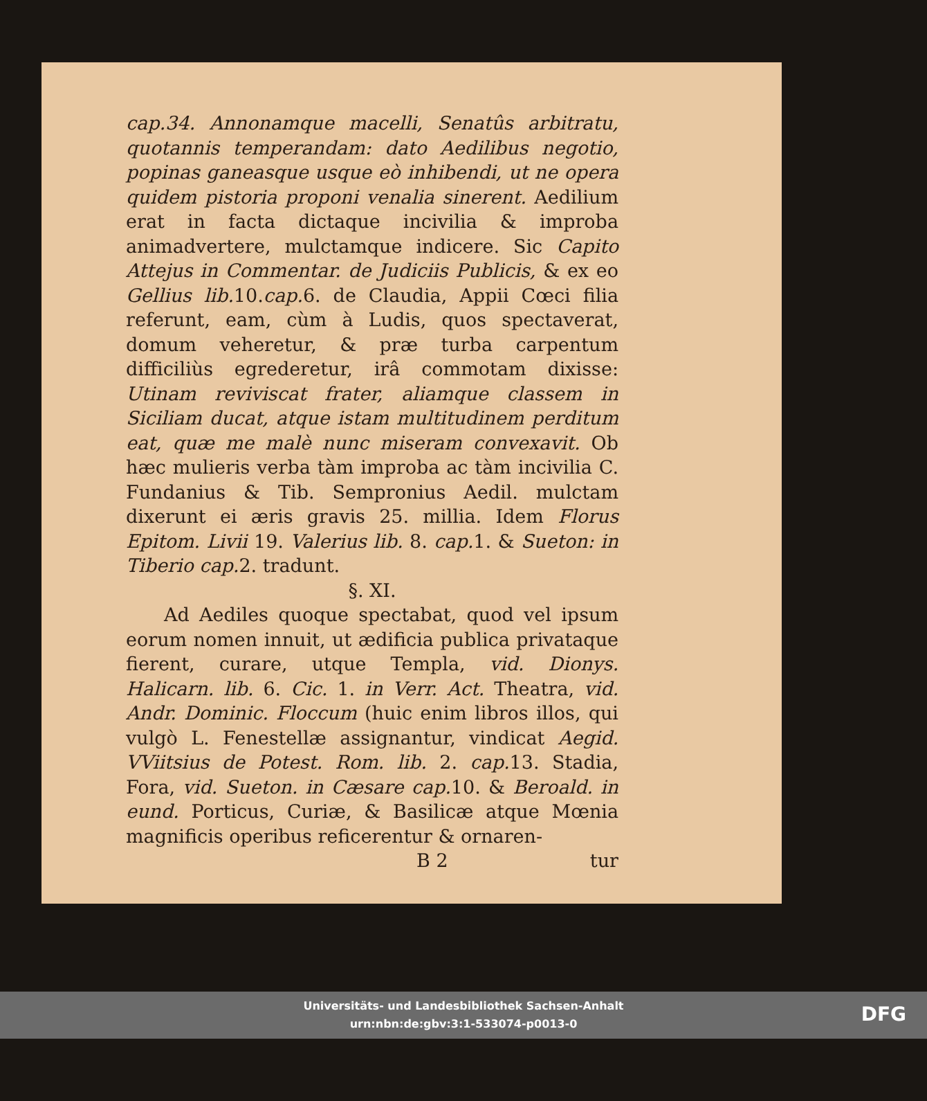cap.34. Annonamque macelli, Senatûs arbitratu, quotannis temperandam: dato Aedilibus negotio, popinas ganeasque usque eò inhibendi, ut ne opera quidem pistoria proponi venalia sinerent. Aedilium erat in facta dictaque incivilia & improba animadvertere, mulctamque indicere. Sic Capito Attejus in Commentar. de Judiciis Publicis, & ex eo Gellius lib. 10.cap. 6. de Claudia, Appii Cœci filia referunt, eam, cùm à Ludis, quos spectaverat, domum veheretur, & præ turba carpentum difficiliùs egrederetur, irâ commotam dixisse: Utinam reviviscat frater, aliamque classem in Siciliam ducat, atque istam multitudinem perditum eat, quæ me malè nunc miseram convexavit. Ob hæc mulieris verba tàm improba ac tàm incivilia C. Fundanius & Tib. Sempronius Aedil. mulctam dixerunt ei æris gravis 25. millia. Idem Florus Epitom. Livii 19. Valerius lib. 8. cap. 1. & Sueton: in Tiberio cap. 2. tradunt.
§. XI.
Ad Aediles quoque spectabat, quod vel ipsum eorum nomen innuit, ut ædificia publica privataque fierent, curare, utque Templa, vid. Dionys. Halicarn. lib. 6. Cic. 1. in Verr. Act. Theatra, vid. Andr. Dominic. Floccum (huic enim libros illos, qui vulgò L. Fenestellæ assignantur, vindicat Aegid. VViitsius de Potest. Rom. lib. 2. cap. 13. Stadia, Fora, vid. Sueton. in Cæsare cap. 10. & Beroald. in eund. Porticus, Curiæ, & Basilicæ atque Mœnia magnificis operibus reficerentur & ornaren-
B 2 tur
Universitäts- und Landesbibliothek Sachsen-Anhalt
urn:nbn:de:gbv:3:1-533074-p0013-0
DFG